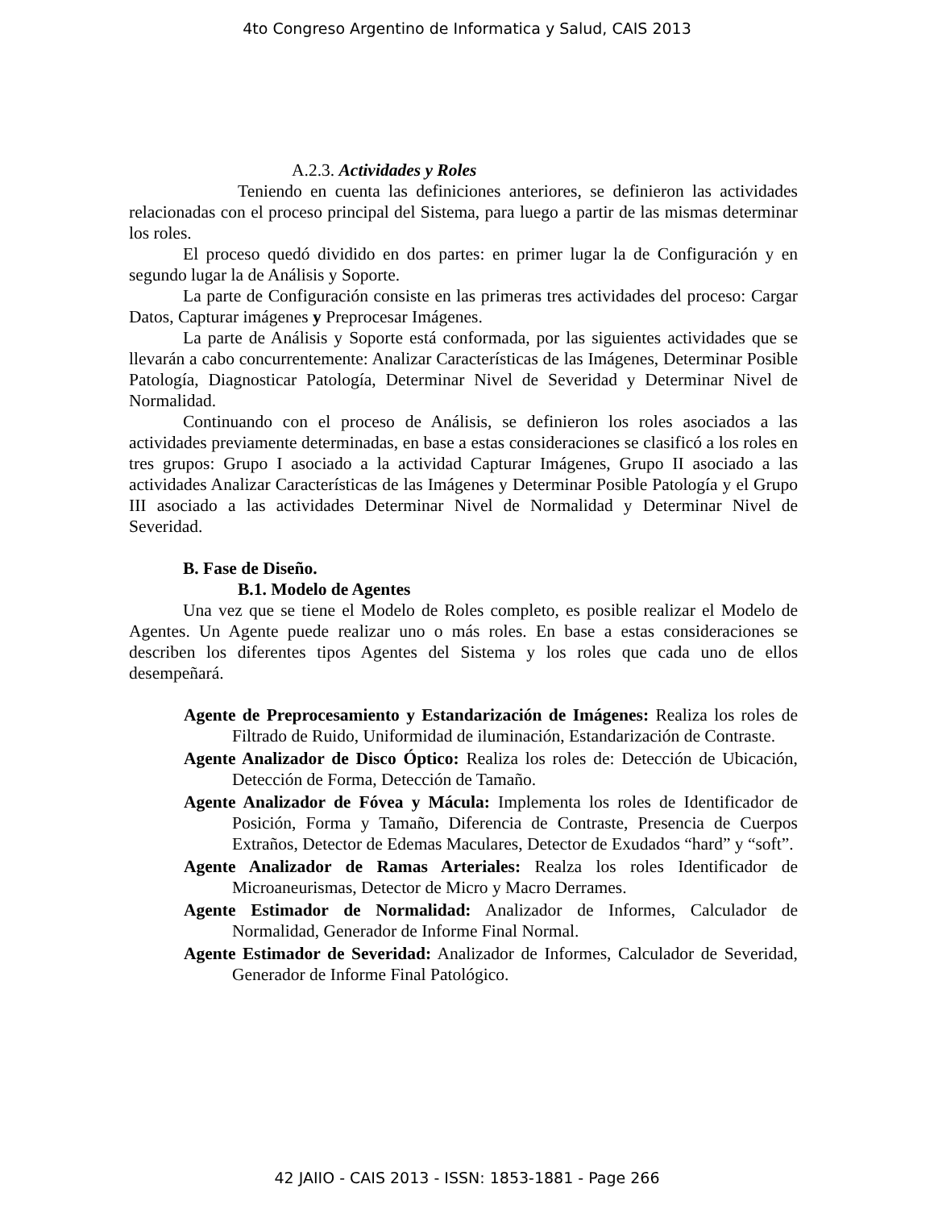4to Congreso Argentino de Informatica y Salud, CAIS 2013
A.2.3. Actividades y Roles
Teniendo en cuenta las definiciones anteriores, se definieron las actividades relacionadas con el proceso principal del Sistema, para luego a partir de las mismas determinar los roles.
El proceso quedó dividido en dos partes: en primer lugar la de Configuración y en segundo lugar la de Análisis y Soporte.
La parte de Configuración consiste en las primeras tres actividades del proceso: Cargar Datos, Capturar imágenes y Preprocesar Imágenes.
La parte de Análisis y Soporte está conformada, por las siguientes actividades que se llevarán a cabo concurrentemente: Analizar Características de las Imágenes, Determinar Posible Patología, Diagnosticar Patología, Determinar Nivel de Severidad y Determinar Nivel de Normalidad.
Continuando con el proceso de Análisis, se definieron los roles asociados a las actividades previamente determinadas, en base a estas consideraciones se clasificó a los roles en tres grupos: Grupo I asociado a la actividad Capturar Imágenes, Grupo II asociado a las actividades Analizar Características de las Imágenes y Determinar Posible Patología y el Grupo III asociado a las actividades Determinar Nivel de Normalidad y Determinar Nivel de Severidad.
B. Fase de Diseño.
B.1. Modelo de Agentes
Una vez que se tiene el Modelo de Roles completo, es posible realizar el Modelo de Agentes. Un Agente puede realizar uno o más roles. En base a estas consideraciones se describen los diferentes tipos Agentes del Sistema y los roles que cada uno de ellos desempeñará.
Agente de Preprocesamiento y Estandarización de Imágenes: Realiza los roles de Filtrado de Ruido, Uniformidad de iluminación, Estandarización de Contraste.
Agente Analizador de Disco Óptico: Realiza los roles de: Detección de Ubicación, Detección de Forma, Detección de Tamaño.
Agente Analizador de Fóvea y Mácula: Implementa los roles de Identificador de Posición, Forma y Tamaño, Diferencia de Contraste, Presencia de Cuerpos Extraños, Detector de Edemas Maculares, Detector de Exudados “hard” y “soft”.
Agente Analizador de Ramas Arteriales: Realza los roles Identificador de Microaneurismas, Detector de Micro y Macro Derrames.
Agente Estimador de Normalidad: Analizador de Informes, Calculador de Normalidad, Generador de Informe Final Normal.
Agente Estimador de Severidad: Analizador de Informes, Calculador de Severidad, Generador de Informe Final Patológico.
42 JAIIO - CAIS 2013 - ISSN: 1853-1881 - Page 266